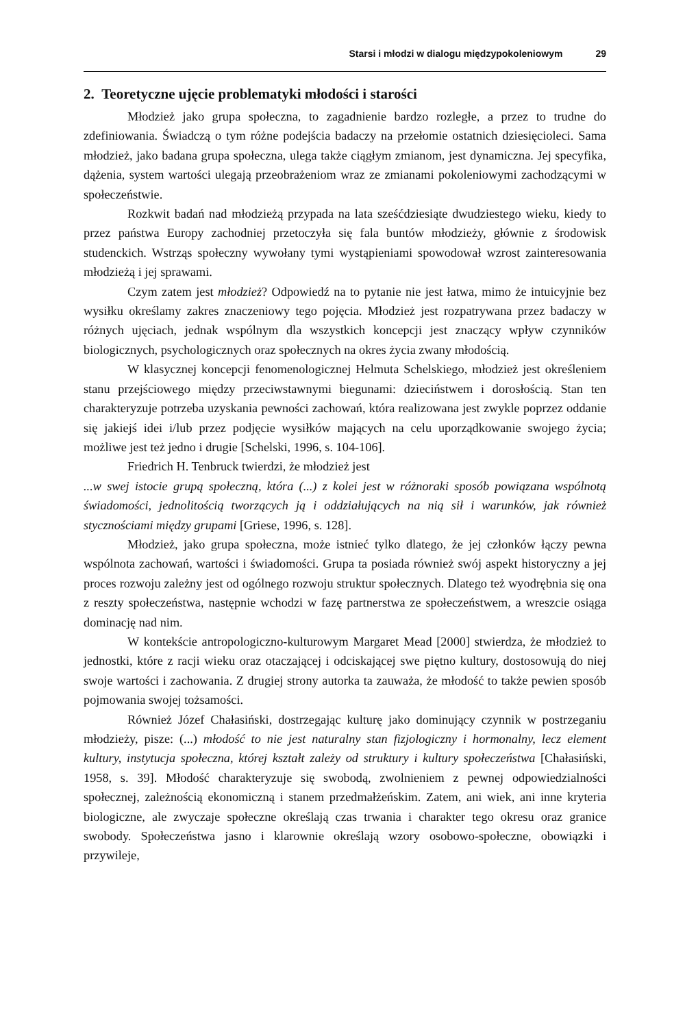Starsi i młodzi w dialogu międzypokoleniowym 29
2. Teoretyczne ujęcie problematyki młodości i starości
Młodzież jako grupa społeczna, to zagadnienie bardzo rozległe, a przez to trudne do zdefiniowania. Świadczą o tym różne podejścia badaczy na przełomie ostatnich dziesięcioleci. Sama młodzież, jako badana grupa społeczna, ulega także ciągłym zmianom, jest dynamiczna. Jej specyfika, dążenia, system wartości ulegają przeobrażeniom wraz ze zmianami pokoleniowymi zachodzącymi w społeczeństwie.
Rozkwit badań nad młodzieżą przypada na lata sześćdziesiąte dwudziestego wieku, kiedy to przez państwa Europy zachodniej przetoczyła się fala buntów młodzieży, głównie z środowisk studenckich. Wstrząs społeczny wywołany tymi wystąpieniami spowodował wzrost zainteresowania młodzieżą i jej sprawami.
Czym zatem jest młodzież? Odpowiedź na to pytanie nie jest łatwa, mimo że intuicyjnie bez wysiłku określamy zakres znaczeniowy tego pojęcia. Młodzież jest rozpatrywana przez badaczy w różnych ujęciach, jednak wspólnym dla wszystkich koncepcji jest znaczący wpływ czynników biologicznych, psychologicznych oraz społecznych na okres życia zwany młodością.
W klasycznej koncepcji fenomenologicznej Helmuta Schelskiego, młodzież jest określeniem stanu przejściowego między przeciwstawnymi biegunami: dzieciństwem i dorosłością. Stan ten charakteryzuje potrzeba uzyskania pewności zachowań, która realizowana jest zwykle poprzez oddanie się jakiejś idei i/lub przez podjęcie wysiłków mających na celu uporządkowanie swojego życia; możliwe jest też jedno i drugie [Schelski, 1996, s. 104-106].
Friedrich H. Tenbruck twierdzi, że młodzież jest
...w swej istocie grupą społeczną, która (...) z kolei jest w różnoraki sposób powiązana wspólnotą świadomości, jednolitością tworzących ją i oddziałujących na nią sił i warunków, jak również stycznościami między grupami [Griese, 1996, s. 128].
Młodzież, jako grupa społeczna, może istnieć tylko dlatego, że jej członków łączy pewna wspólnota zachowań, wartości i świadomości. Grupa ta posiada również swój aspekt historyczny a jej proces rozwoju zależny jest od ogólnego rozwoju struktur społecznych. Dlatego też wyodrębnia się ona z reszty społeczeństwa, następnie wchodzi w fazę partnerstwa ze społeczeństwem, a wreszcie osiąga dominację nad nim.
W kontekście antropologiczno-kulturowym Margaret Mead [2000] stwierdza, że młodzież to jednostki, które z racji wieku oraz otaczającej i odciskającej swe piętno kultury, dostosowują do niej swoje wartości i zachowania. Z drugiej strony autorka ta zauważa, że młodość to także pewien sposób pojmowania swojej tożsamości.
Również Józef Chałasiński, dostrzegając kulturę jako dominujący czynnik w postrzeganiu młodzieży, pisze: (...) młodość to nie jest naturalny stan fizjologiczny i hormonalny, lecz element kultury, instytucja społeczna, której kształt zależy od struktury i kultury społeczeństwa [Chałasiński, 1958, s. 39]. Młodość charakteryzuje się swobodą, zwolnieniem z pewnej odpowiedzialności społecznej, zależnością ekonomiczną i stanem przedmałżeńskim. Zatem, ani wiek, ani inne kryteria biologiczne, ale zwyczaje społeczne określają czas trwania i charakter tego okresu oraz granice swobody. Społeczeństwa jasno i klarownie określają wzory osobowo-społeczne, obowiązki i przywileje,